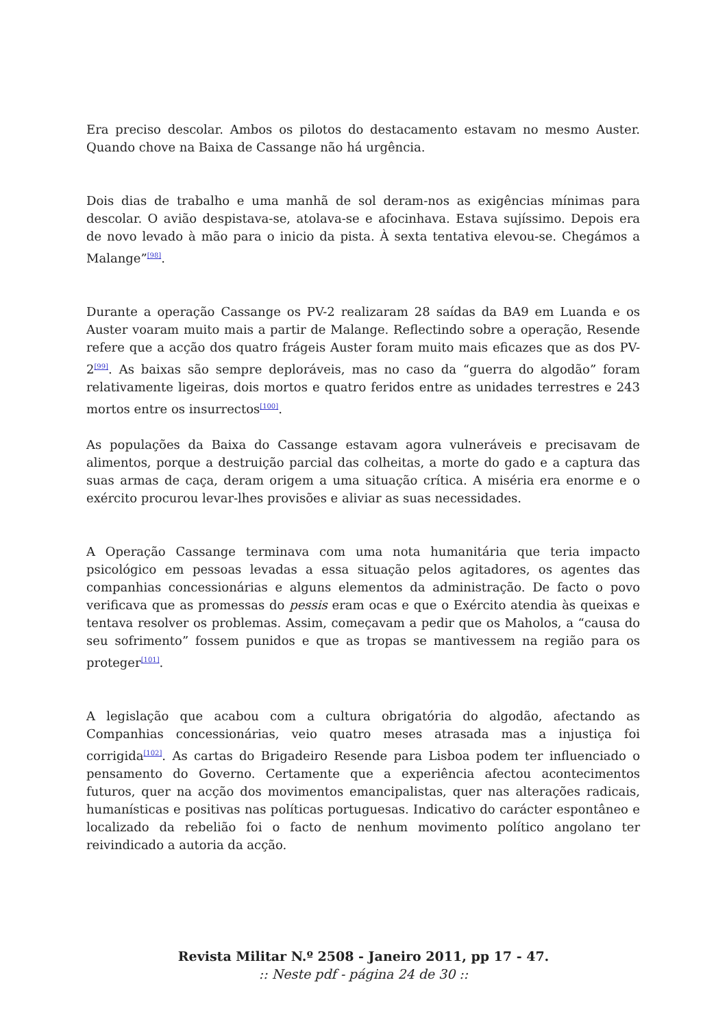Era preciso descolar. Ambos os pilotos do destacamento estavam no mesmo Auster. Quando chove na Baixa de Cassange não há urgência.
Dois dias de trabalho e uma manhã de sol deram-nos as exigências mínimas para descolar. O avião despistava-se, atolava-se e afocinhava. Estava sujíssimo. Depois era de novo levado à mão para o inicio da pista. À sexta tentativa elevou-se. Chegámos a Malange”<sup>[98]</sup>.
Durante a operação Cassange os PV-2 realizaram 28 saídas da BA9 em Luanda e os Auster voaram muito mais a partir de Malange. Reflectindo sobre a operação, Resende refere que a acção dos quatro frágeis Auster foram muito mais eficazes que as dos PV-2<sup>[99]</sup>. As baixas são sempre deploráveis, mas no caso da “guerra do algodão” foram relativamente ligeiras, dois mortos e quatro feridos entre as unidades terrestres e 243 mortos entre os insurrectos<sup>[100]</sup>.
As populações da Baixa do Cassange estavam agora vulneráveis e precisavam de alimentos, porque a destruição parcial das colheitas, a morte do gado e a captura das suas armas de caça, deram origem a uma situação crítica. A miséria era enorme e o exército procurou levar-lhes provisões e aliviar as suas necessidades.
A Operação Cassange terminava com uma nota humanitária que teria impacto psicológico em pessoas levadas a essa situação pelos agitadores, os agentes das companhias concessionárias e alguns elementos da administração. De facto o povo verificava que as promessas do pessis eram ocas e que o Exército atendia às queixas e tentava resolver os problemas. Assim, começavam a pedir que os Maholos, a “causa do seu sofrimento” fossem punidos e que as tropas se mantivessem na região para os proteger<sup>[101]</sup>.
A legislação que acabou com a cultura obrigatória do algodão, afectando as Companhias concessionárias, veio quatro meses atrasada mas a injustiça foi corrigida<sup>[102]</sup>. As cartas do Brigadeiro Resende para Lisboa podem ter influenciado o pensamento do Governo. Certamente que a experiência afectou acontecimentos futuros, quer na acção dos movimentos emancipalistas, quer nas alterações radicais, humanísticas e positivas nas políticas portuguesas. Indicativo do carácter espontâneo e localizado da rebelião foi o facto de nenhum movimento político angolano ter reivindicado a autoria da acção.
Revista Militar N.º 2508 - Janeiro 2011, pp 17 - 47.
:: Neste pdf - página 24 de 30 ::